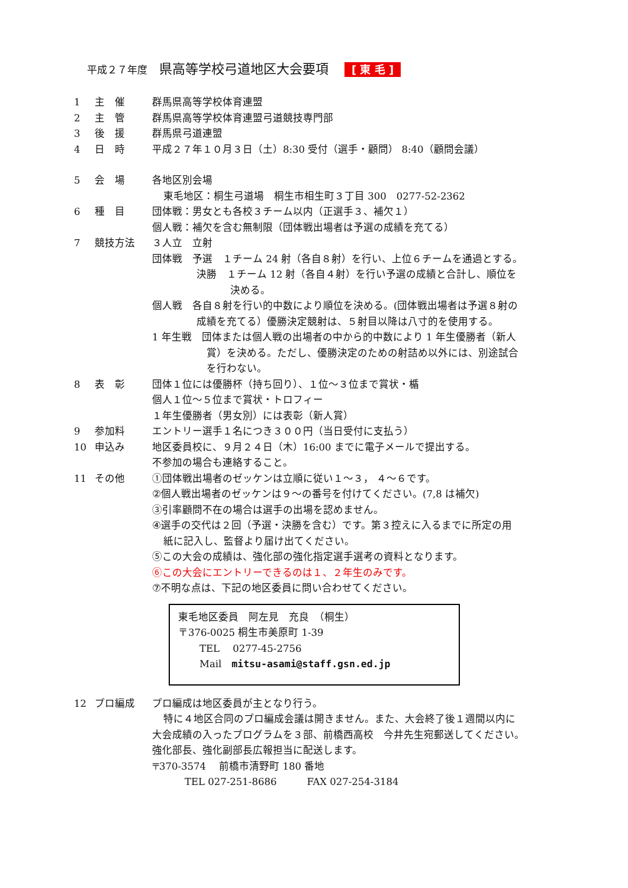平成２７年度 県高等学校弓道地区大会要項 [ 東 毛 ]
1 主　催 群馬県高等学校体育連盟
2 主　管 群馬県高等学校体育連盟弓道競技専門部
3 後　援 群馬県弓道連盟
4 日　時 平成２７年１０月３日（土）8:30 受付（選手・顧問） 8:40（顧問会議）
5 会　場 各地区別会場
東毛地区：桐生弓道場　桐生市相生町３丁目 300　0277-52-2362
6 種　目 団体戦：男女とも各校３チーム以内（正選手３、補欠１）
個人戦：補欠を含む無制限（団体戦出場者は予選の成績を充てる）
7 競技方法 ３人立　立射
団体戦　予選　１チーム 24 射（各自８射）を行い、上位６チームを通過とする。
決勝　１チーム 12 射（各自４射）を行い予選の成績と合計し、順位を
決める。
個人戦　各自８射を行い的中数により順位を決める。(団体戦出場者は予選８射の
成績を充てる）優勝決定競射は、５射目以降は八寸的を使用する。
1 年生戦　団体または個人戦の出場者の中から的中数により 1 年生優勝者（新人
賞）を決める。ただし、優勝決定のための射詰め以外には、別途試合
を行わない。
8 表　彰 団体１位には優勝杯（持ち回り）、１位～３位まで賞状・楯
個人１位～５位まで賞状・トロフィー
１年生優勝者（男女別）には表彰（新人賞）
9 参加料 エントリー選手１名につき３００円（当日受付に支払う）
10 申込み 地区委員校に、９月２４日（木）16:00 までに電子メールで提出する。
不参加の場合も連絡すること。
11 その他 ①団体戦出場者のゼッケンは立順に従い１～３， ４～６です。
②個人戦出場者のゼッケンは９～の番号を付けてください。(7,8 は補欠)
③引率顧問不在の場合は選手の出場を認めません。
④選手の交代は２回（予選・決勝を含む）です。第３控えに入るまでに所定の用
紙に記入し、監督より届け出てください。
⑤この大会の成績は、強化部の強化指定選手選考の資料となります。
⑥この大会にエントリーできるのは１、２年生のみです。
⑦不明な点は、下記の地区委員に問い合わせてください。
東毛地区委員　阿左見　充良　（桐生）
〒376-0025 桐生市美原町 1-39
TEL　 0277-45-2756
Mail　mitsu-asami@staff.gsn.ed.jp
12 プロ編成 プロ編成は地区委員が主となり行う。
特に４地区合同のプロ編成会議は開きません。また、大会終了後１週間以内に
大会成績の入ったプログラムを３部、前橋西高校　今井先生宛郵送してください。
強化部長、強化副部長広報担当に配送します。
〒370-3574　 前橋市清野町 180 番地
TEL 027-251-8686　　　FAX 027-254-3184